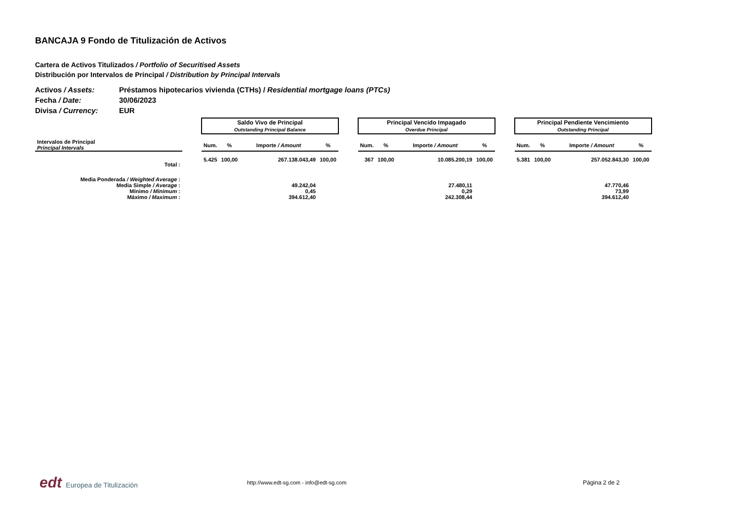BANCAJA 9 Fondo de Titulización de Activos
Cartera de Activos Titulizados / Portfolio of Securitised Assets
Distribución por Intervalos de Principal / Distribution by Principal Intervals
Activos / Assets: Préstamos hipotecarios vivienda (CTHs) / Residential mortgage loans (PTCs)
Fecha / Date: 30/06/2023
Divisa / Currency: EUR
| | | Saldo Vivo de Principal Outstanding Principal Balance | | | | | Principal Vencido Impagado Overdue Principal | | | | | Principal Pendiente Vencimiento Outstanding Principal | | | |
| Intervalos de Principal Principal Intervals | | Num. | % | Importe / Amount | % | | Num. | % | Importe / Amount | % | | Num. | % | Importe / Amount | % |
| Total : | | 5.425 | 100,00 | 267.138.043,49 | 100,00 | | 367 | 100,00 | 10.085.200,19 | 100,00 | | 5.381 | 100,00 | 257.052.843,30 | 100,00 |
| Media Ponderada / Weighted Average : | | | | | | | | | | | | | | | |
| Media Simple / Average : | | | | 49.242,04 | | | | | 27.480,11 | | | | | 47.770,46 | |
| Mínimo / Minimum : | | | | 0,45 | | | | | 0,29 | | | | | 73,99 | |
| Máximo / Maximum : | | | | 394.612,40 | | | | | 242.308,44 | | | | | 394.612,40 | |
edt Europea de Titulización
http://www.edt-sg.com - info@edt-sg.com Página 2 de 2